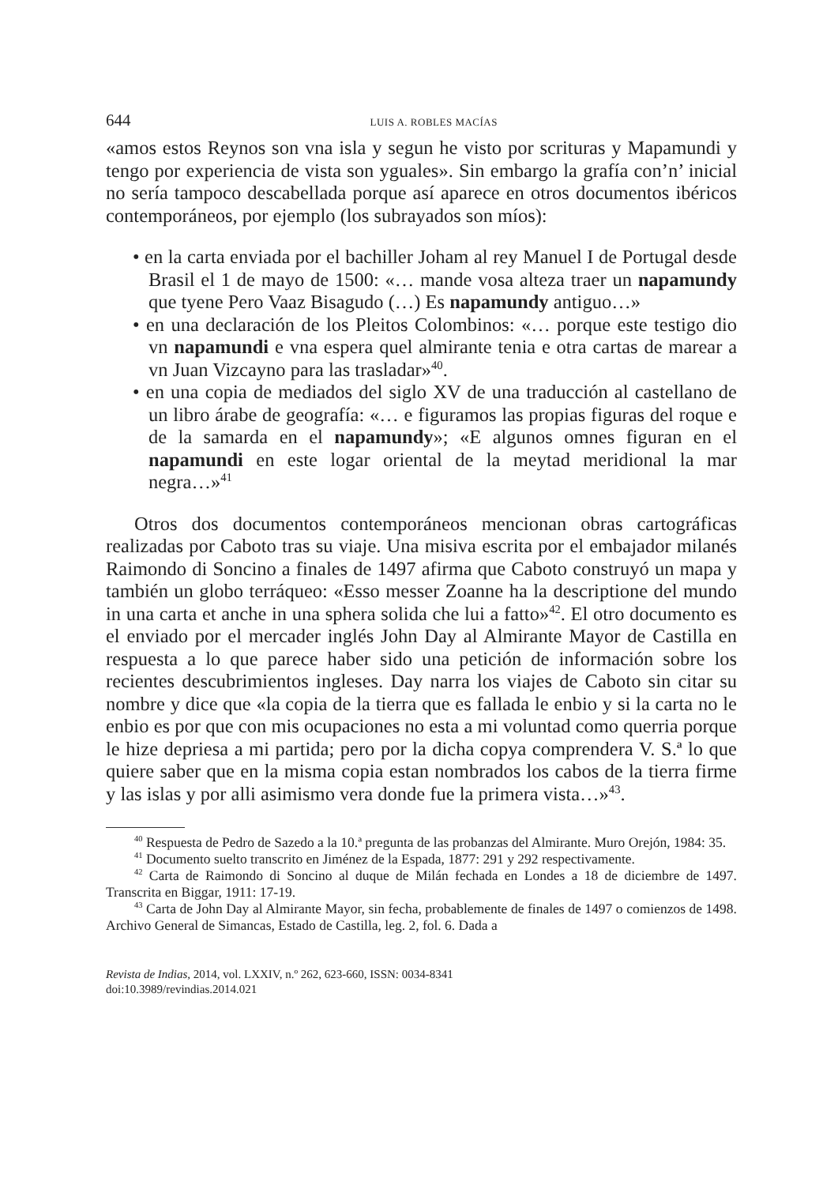644 LUIS A. ROBLES MACÍAS
«amos estos Reynos son vna isla y segun he visto por scrituras y Mapamundi y tengo por experiencia de vista son yguales». Sin embargo la grafía con’n’ inicial no sería tampoco descabellada porque así aparece en otros documentos ibéricos contemporáneos, por ejemplo (los subrayados son míos):
• en la carta enviada por el bachiller Joham al rey Manuel I de Portugal desde Brasil el 1 de mayo de 1500: «… mande vosa alteza traer un napamundy que tyene Pero Vaaz Bisagudo (…) Es napamundy antiguo…»
• en una declaración de los Pleitos Colombinos: «… porque este testigo dio vn napamundi e vna espera quel almirante tenia e otra cartas de marear a vn Juan Vizcayno para las trasladar»<sup>40</sup>.
• en una copia de mediados del siglo XV de una traducción al castellano de un libro árabe de geografía: «… e figuramos las propias figuras del roque e de la samarda en el napamundy»; «E algunos omnes figuran en el napamundi en este logar oriental de la meytad meridional la mar negra…»<sup>41</sup>
Otros dos documentos contemporáneos mencionan obras cartográficas realizadas por Caboto tras su viaje. Una misiva escrita por el embajador milanés Raimondo di Soncino a finales de 1497 afirma que Caboto construyó un mapa y también un globo terráqueo: «Esso messer Zoanne ha la descriptione del mundo in una carta et anche in una sphera solida che lui a fatto»<sup>42</sup>. El otro documento es el enviado por el mercader inglés John Day al Almirante Mayor de Castilla en respuesta a lo que parece haber sido una petición de información sobre los recientes descubrimientos ingleses. Day narra los viajes de Caboto sin citar su nombre y dice que «la copia de la tierra que es fallada le enbio y si la carta no le enbio es por que con mis ocupaciones no esta a mi voluntad como querria porque le hize depriesa a mi partida; pero por la dicha copya comprendera V. S.ª lo que quiere saber que en la misma copia estan nombrados los cabos de la tierra firme y las islas y por alli asimismo vera donde fue la primera vista…»<sup>43</sup>.
<sup>40</sup> Respuesta de Pedro de Sazedo a la 10.ª pregunta de las probanzas del Almirante. Muro Orejón, 1984: 35.
<sup>41</sup> Documento suelto transcrito en Jiménez de la Espada, 1877: 291 y 292 respectivamente.
<sup>42</sup> Carta de Raimondo di Soncino al duque de Milán fechada en Londes a 18 de diciembre de 1497. Transcrita en Biggar, 1911: 17-19.
<sup>43</sup> Carta de John Day al Almirante Mayor, sin fecha, probablemente de finales de 1497 o comienzos de 1498. Archivo General de Simancas, Estado de Castilla, leg. 2, fol. 6. Dada a
Revista de Indias, 2014, vol. LXXIV, n.º 262, 623-660, ISSN: 0034-8341
doi:10.3989/revindias.2014.021